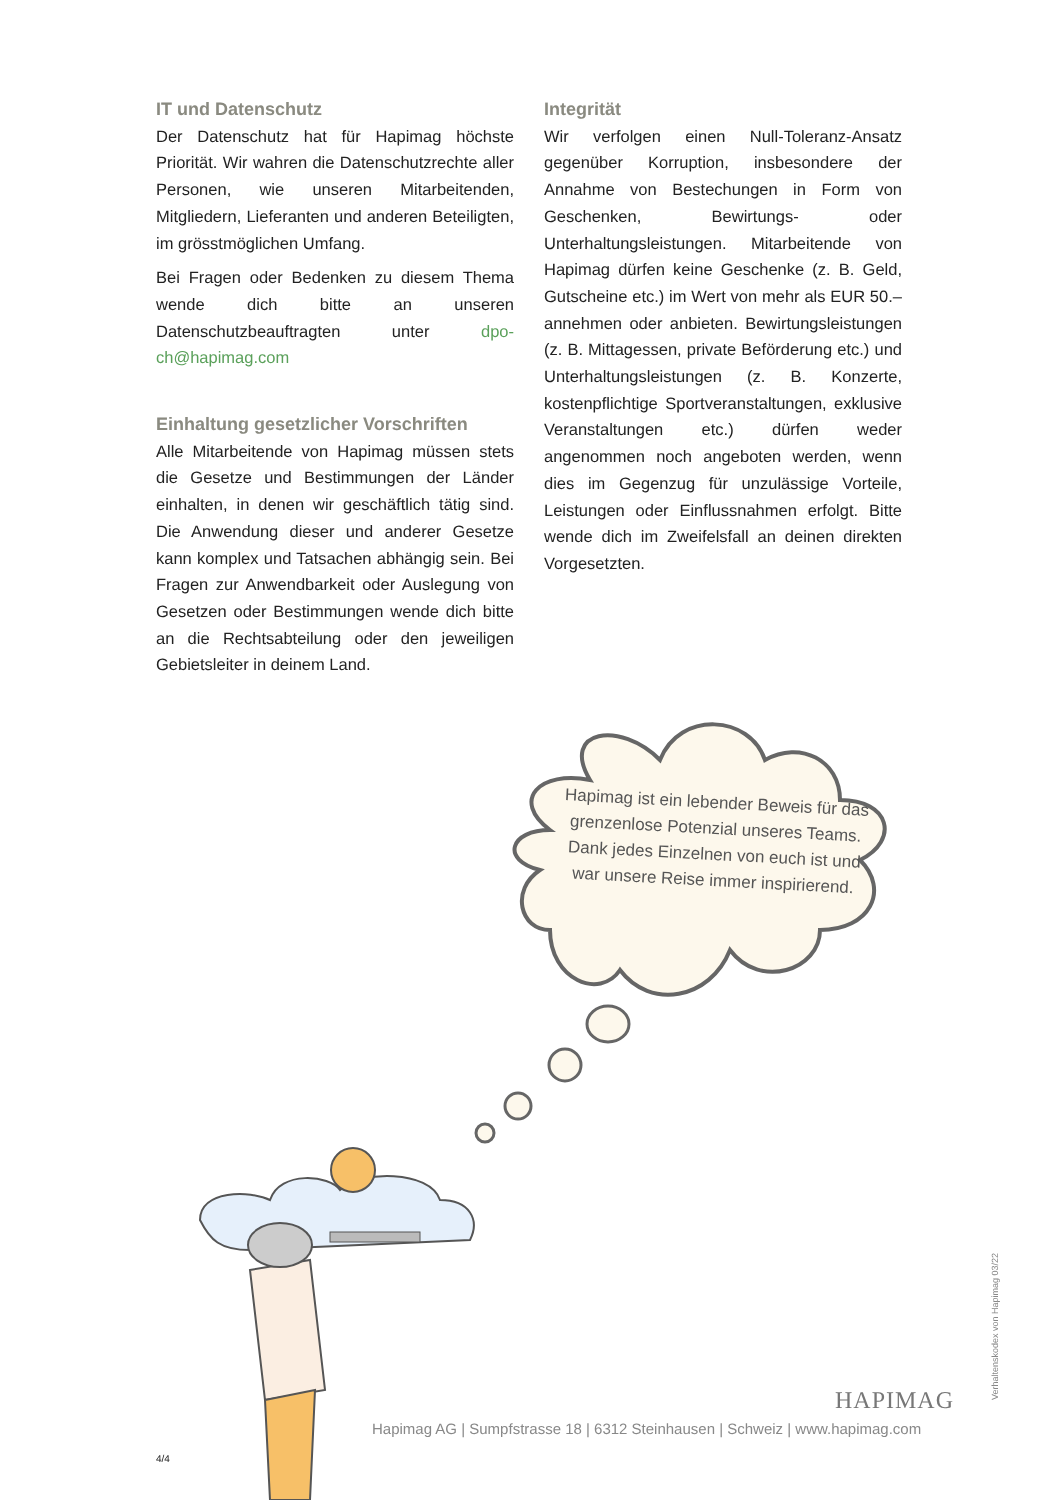IT und Datenschutz
Der Datenschutz hat für Hapimag höchste Priorität. Wir wahren die Datenschutzrechte aller Personen, wie unseren Mitarbeitenden, Mitgliedern, Lieferanten und anderen Beteiligten, im grösstmöglichen Umfang.
Bei Fragen oder Bedenken zu diesem Thema wende dich bitte an unseren Datenschutzbeauftragten unter dpo-ch@hapimag.com
Einhaltung gesetzlicher Vorschriften
Alle Mitarbeitende von Hapimag müssen stets die Gesetze und Bestimmungen der Länder einhalten, in denen wir geschäftlich tätig sind. Die Anwendung dieser und anderer Gesetze kann komplex und Tatsachen abhängig sein. Bei Fragen zur Anwendbarkeit oder Auslegung von Gesetzen oder Bestimmungen wende dich bitte an die Rechtsabteilung oder den jeweiligen Gebietsleiter in deinem Land.
Integrität
Wir verfolgen einen Null-Toleranz-Ansatz gegenüber Korruption, insbesondere der Annahme von Bestechungen in Form von Geschenken, Bewirtungs- oder Unterhaltungsleistungen. Mitarbeitende von Hapimag dürfen keine Geschenke (z. B. Geld, Gutscheine etc.) im Wert von mehr als EUR 50.– annehmen oder anbieten. Bewirtungsleistungen (z. B. Mittagessen, private Beförderung etc.) und Unterhaltungsleistungen (z. B. Konzerte, kostenpflichtige Sportveranstaltungen, exklusive Veranstaltungen etc.) dürfen weder angenommen noch angeboten werden, wenn dies im Gegenzug für unzulässige Vorteile, Leistungen oder Einflussnahmen erfolgt. Bitte wende dich im Zweifelsfall an deinen direkten Vorgesetzten.
Hapimag ist ein lebender Beweis für das grenzenlose Potenzial unseres Teams. Dank jedes Einzelnen von euch ist und war unsere Reise immer inspirierend.
HAPIMAG
Hapimag AG | Sumpfstrasse 18 | 6312 Steinhausen | Schweiz | www.hapimag.com
4/4
Verhaltenskodex von Hapimag 03/22